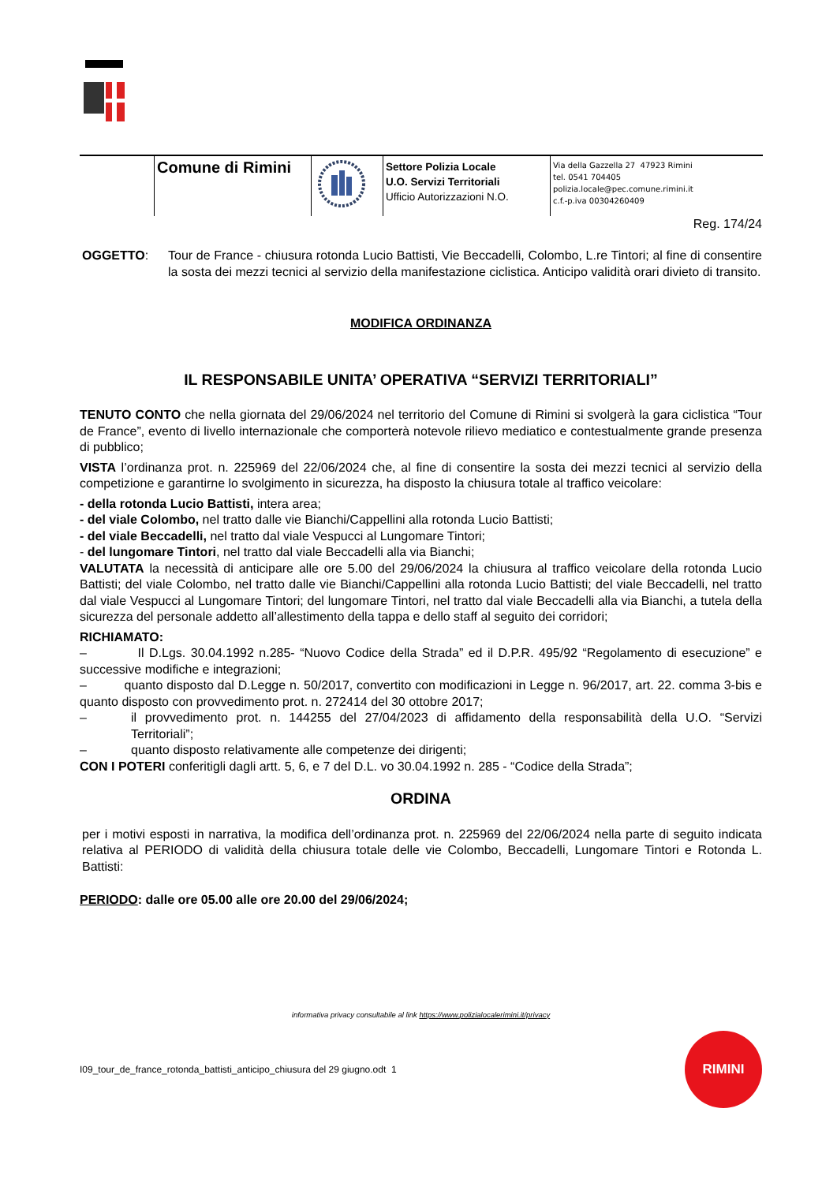| | Comune di Rimini | | Settore Polizia Locale U.O. Servizi Territoriali Ufficio Autorizzazioni N.O. | Via della Gazzella 27 47923 Rimini tel. 0541 704405 polizia.locale@pec.comune.rimini.it c.f.-p.iva 00304260409 |
Reg. 174/24
OGGETTO: Tour de France - chiusura rotonda Lucio Battisti, Vie Beccadelli, Colombo, L.re Tintori; al fine di consentire la sosta dei mezzi tecnici al servizio della manifestazione ciclistica. Anticipo validità orari divieto di transito.
MODIFICA ORDINANZA
IL RESPONSABILE UNITA’ OPERATIVA “SERVIZI TERRITORIALI”
TENUTO CONTO che nella giornata del 29/06/2024 nel territorio del Comune di Rimini si svolgerà la gara ciclistica “Tour de France”, evento di livello internazionale che comporterà notevole rilievo mediatico e contestualmente grande presenza di pubblico;
VISTA l’ordinanza prot. n. 225969 del 22/06/2024 che, al fine di consentire la sosta dei mezzi tecnici al servizio della competizione e garantirne lo svolgimento in sicurezza, ha disposto la chiusura totale al traffico veicolare:
- della rotonda Lucio Battisti, intera area;
- del viale Colombo, nel tratto dalle vie Bianchi/Cappellini alla rotonda Lucio Battisti;
- del viale Beccadelli, nel tratto dal viale Vespucci al Lungomare Tintori;
- del lungomare Tintori, nel tratto dal viale Beccadelli alla via Bianchi;
VALUTATA la necessità di anticipare alle ore 5.00 del 29/06/2024 la chiusura al traffico veicolare della rotonda Lucio Battisti; del viale Colombo, nel tratto dalle vie Bianchi/Cappellini alla rotonda Lucio Battisti; del viale Beccadelli, nel tratto dal viale Vespucci al Lungomare Tintori; del lungomare Tintori, nel tratto dal viale Beccadelli alla via Bianchi, a tutela della sicurezza del personale addetto all’allestimento della tappa e dello staff al seguito dei corridori;
RICHIAMATO:
– Il D.Lgs. 30.04.1992 n.285- “Nuovo Codice della Strada” ed il D.P.R. 495/92 “Regolamento di esecuzione” e successive modifiche e integrazioni;
– quanto disposto dal D.Legge n. 50/2017, convertito con modificazioni in Legge n. 96/2017, art. 22. comma 3-bis e quanto disposto con provvedimento prot. n. 272414 del 30 ottobre 2017;
– il provvedimento prot. n. 144255 del 27/04/2023 di affidamento della responsabilità della U.O. “Servizi Territoriali”;
– quanto disposto relativamente alle competenze dei dirigenti;
CON I POTERI conferitigli dagli artt. 5, 6, e 7 del D.L. vo 30.04.1992 n. 285 - “Codice della Strada”;
ORDINA
per i motivi esposti in narrativa, la modifica dell’ordinanza prot. n. 225969 del 22/06/2024 nella parte di seguito indicata relativa al PERIODO di validità della chiusura totale delle vie Colombo, Beccadelli, Lungomare Tintori e Rotonda L. Battisti:
PERIODO: dalle ore 05.00 alle ore 20.00 del 29/06/2024;
informativa privacy consultabile al link https://www.polizialocalerimini.it/privacy
I09_tour_de_france_rotonda_battisti_anticipo_chiusura del 29 giugno.odt 1
RIMINI